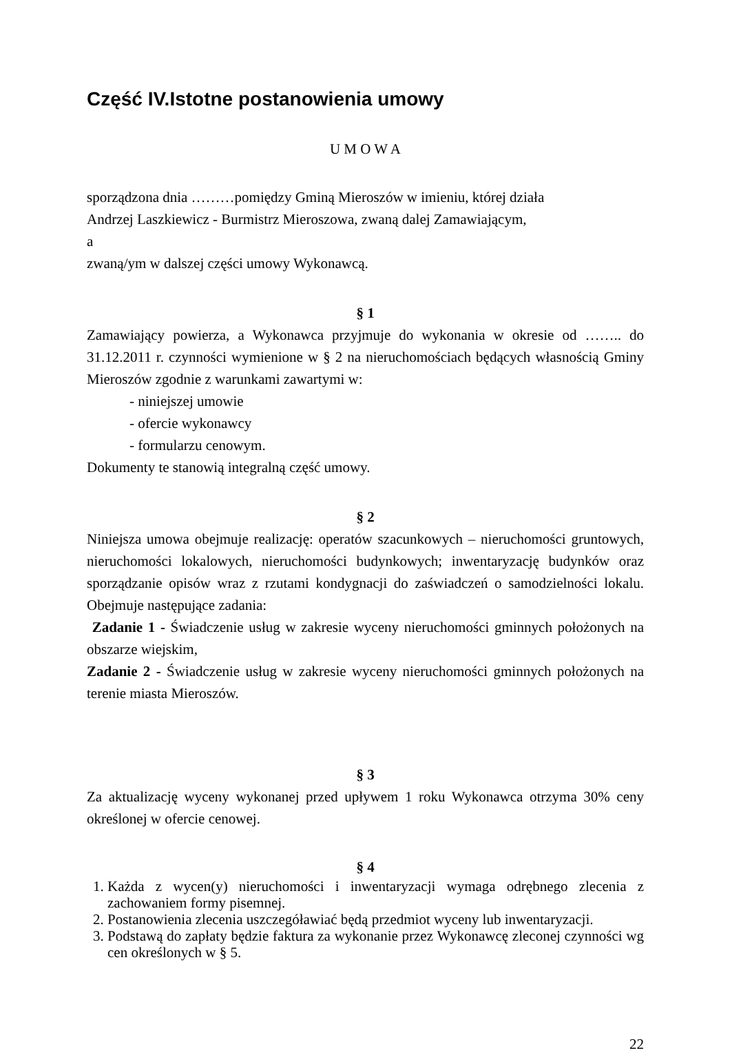Część IV.Istotne postanowienia umowy
U M O W A
sporządzona dnia ………pomiędzy Gminą Mieroszów w imieniu, której działa
Andrzej Laszkiewicz - Burmistrz Mieroszowa, zwaną dalej Zamawiającym,
a
zwaną/ym w dalszej części umowy Wykonawcą.
§ 1
Zamawiający powierza, a Wykonawca przyjmuje do wykonania w okresie od …….. do 31.12.2011 r. czynności wymienione w § 2 na nieruchomościach będących własnością Gminy Mieroszów zgodnie z warunkami zawartymi w:
- niniejszej umowie
- ofercie wykonawcy
- formularzu cenowym.
Dokumenty te stanowią integralną część umowy.
§ 2
Niniejsza umowa obejmuje realizację: operatów szacunkowych – nieruchomości gruntowych, nieruchomości lokalowych, nieruchomości budynkowych; inwentaryzację budynków oraz sporządzanie opisów wraz z rzutami kondygnacji do zaświadczeń o samodzielności lokalu. Obejmuje następujące zadania:
Zadanie 1 - Świadczenie usług w zakresie wyceny nieruchomości gminnych położonych na obszarze wiejskim,
Zadanie 2 - Świadczenie usług w zakresie wyceny nieruchomości gminnych położonych na terenie miasta Mieroszów.
§ 3
Za aktualizację wyceny wykonanej przed upływem 1 roku Wykonawca otrzyma 30% ceny określonej w ofercie cenowej.
§ 4
1. Każda z wycen(y) nieruchomości i inwentaryzacji wymaga odrębnego zlecenia z zachowaniem formy pisemnej.
2. Postanowienia zlecenia uszczegóławiać będą przedmiot wyceny lub inwentaryzacji.
3. Podstawą do zapłaty będzie faktura za wykonanie przez Wykonawcę zleconej czynności wg cen określonych w § 5.
22